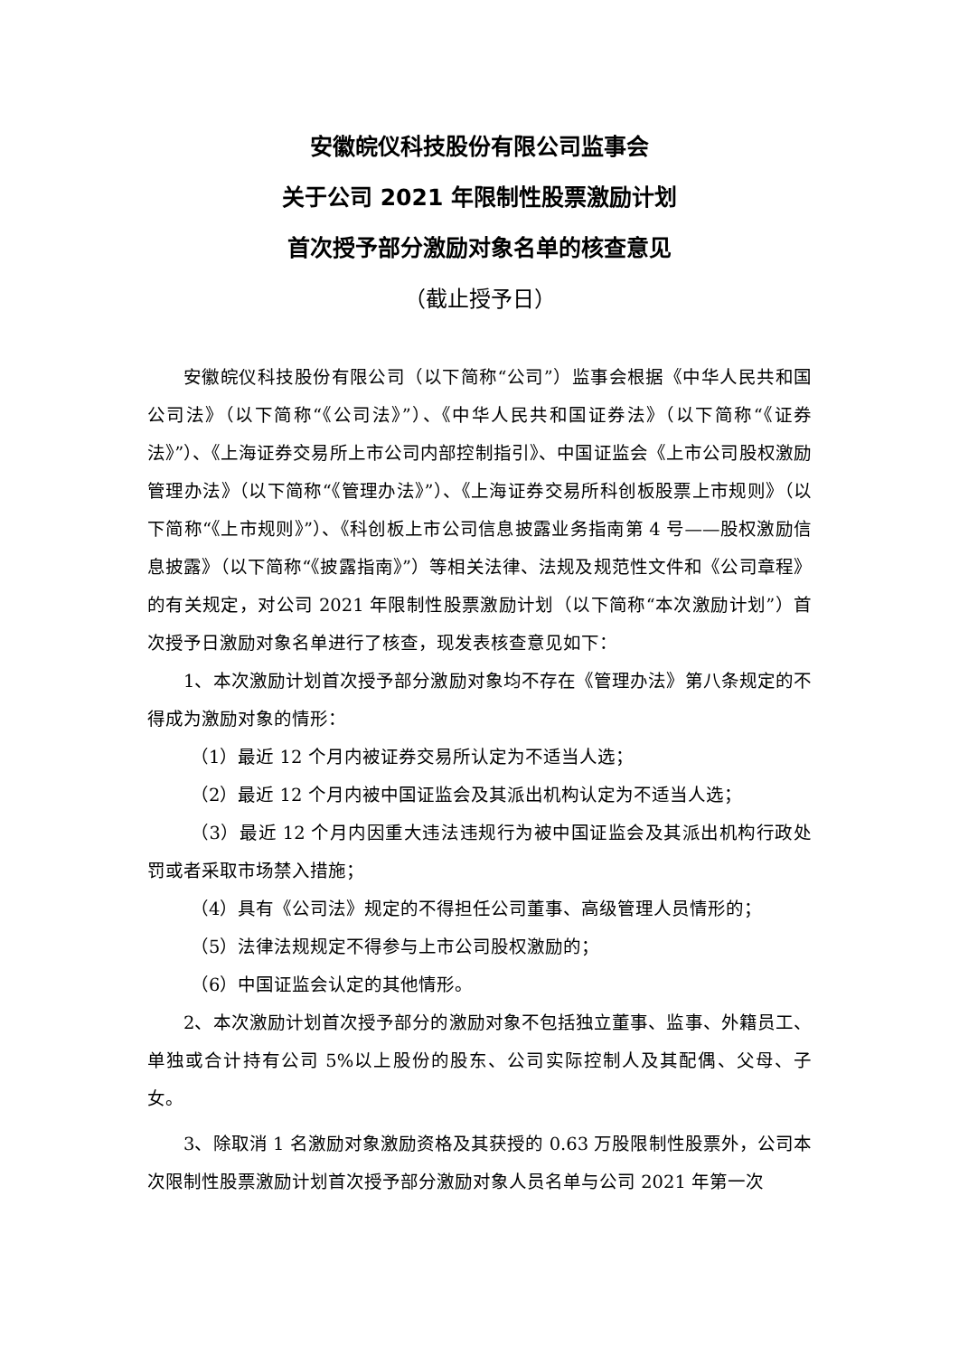安徽皖仪科技股份有限公司监事会
关于公司 2021 年限制性股票激励计划
首次授予部分激励对象名单的核查意见
（截止授予日）
安徽皖仪科技股份有限公司（以下简称“公司”）监事会根据《中华人民共和国公司法》（以下简称“《公司法》”）、《中华人民共和国证券法》（以下简称“《证券法》”）、《上海证券交易所上市公司内部控制指引》、中国证监会《上市公司股权激励管理办法》（以下简称“《管理办法》”）、《上海证券交易所科创板股票上市规则》（以下简称“《上市规则》”）、《科创板上市公司信息披露业务指南第 4 号——股权激励信息披露》（以下简称“《披露指南》”）等相关法律、法规及规范性文件和《公司章程》的有关规定，对公司 2021 年限制性股票激励计划（以下简称“本次激励计划”）首次授予日激励对象名单进行了核查，现发表核查意见如下：
1、本次激励计划首次授予部分激励对象均不存在《管理办法》第八条规定的不得成为激励对象的情形：
（1）最近 12 个月内被证券交易所认定为不适当人选；
（2）最近 12 个月内被中国证监会及其派出机构认定为不适当人选；
（3）最近 12 个月内因重大违法违规行为被中国证监会及其派出机构行政处罚或者采取市场禁入措施；
（4）具有《公司法》规定的不得担任公司董事、高级管理人员情形的；
（5）法律法规规定不得参与上市公司股权激励的；
（6）中国证监会认定的其他情形。
2、本次激励计划首次授予部分的激励对象不包括独立董事、监事、外籍员工、单独或合计持有公司 5%以上股份的股东、公司实际控制人及其配偶、父母、子女。
3、除取消 1 名激励对象激励资格及其获授的 0.63 万股限制性股票外，公司本次限制性股票激励计划首次授予部分激励对象人员名单与公司 2021 年第一次